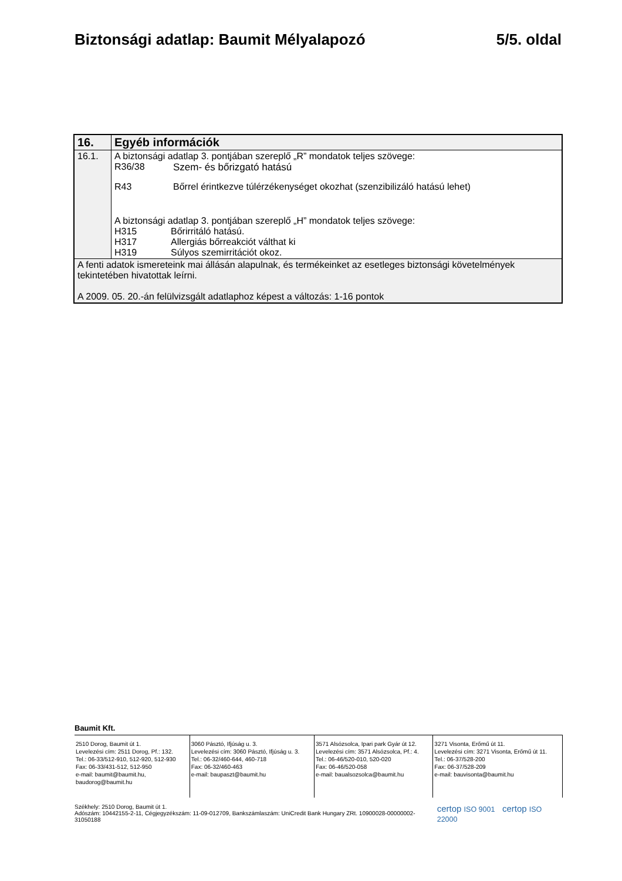Biztonsági adatlap: Baumit Mélyalapozó 5/5. oldal
| 16. | Egyéb információk |
| 16.1. | A biztonsági adatlap 3. pontjában szereplő „R” mondatok teljes szövege: R36/38 Szem- és bőrizgató hatású R43 Bőrrel érintkezve túlérzékenységet okozhat (szenzibilizáló hatású lehet) A biztonsági adatlap 3. pontjában szereplő „H” mondatok teljes szövege: H315 Bőrirritáló hatású. H317 Allergiás bőrreakciót válthat ki H319 Súlyos szemirritációt okoz. |
| A fenti adatok ismereteink mai állásán alapulnak, és termékeinket az esetleges biztonsági követelmények tekintetében hivatottak leírni. A 2009. 05. 20.-án felülvizsgált adatlaphoz képest a változás: 1-16 pontok | |
Baumit Kft.
| 2510 Dorog, Baumit út 1. Levelezési cím: 2511 Dorog, Pf.: 132. Tel.: 06-33/512-910, 512-920, 512-930 Fax: 06-33/431-512, 512-950 e-mail: baumit@baumit.hu, baudorog@baumit.hu | 3060 Pásztó, Ifjúság u. 3. Levelezési cím: 3060 Pásztó, Ifjúság u. 3. Tel.: 06-32/460-644, 460-718 Fax: 06-32/460-463 e-mail: baupaszt@baumit.hu | 3571 Alsózsolca, Ipari park Gyár út 12. Levelezési cím: 3571 Alsózsolca, Pf.: 4. Tel.: 06-46/520-010, 520-020 Fax: 06-46/520-058 e-mail: baualsozsolca@baumit.hu | 3271 Visonta, Erőmű út 11. Levelezési cím: 3271 Visonta, Erőmű út 11. Tel.: 06-37/528-200 Fax: 06-37/528-209 e-mail: bauvisonta@baumit.hu |
Székhely: 2510 Dorog, Baumit út 1.
Adószám: 10442155-2-11, Cégjegyzékszám: 11-09-012709, Bankszámlaszám: UniCredit Bank Hungary ZRt. 10900028-00000002-31050188
certop ISO 9001 certop ISO 22000